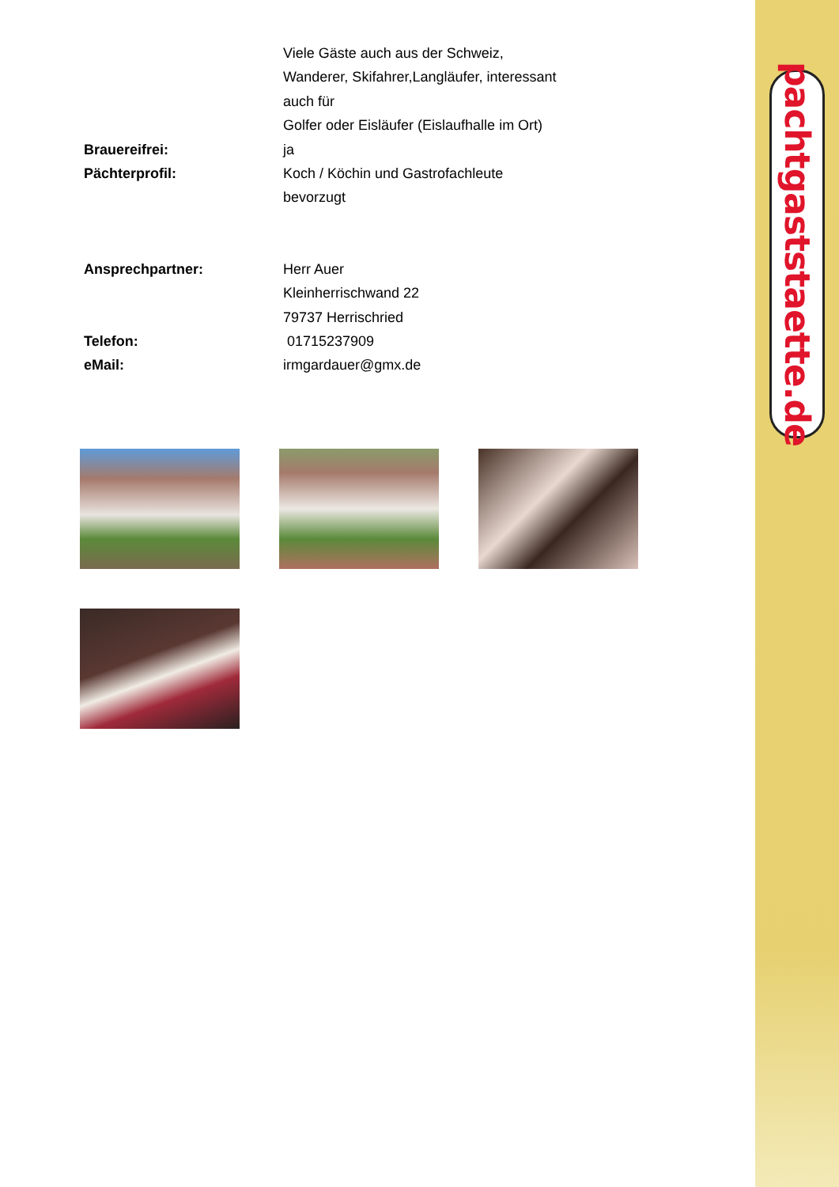pachtgaststaette.de
Viele Gäste auch aus der Schweiz,
Wanderer, Skifahrer,Langläufer, interessant
auch für
Golfer oder Eisläufer (Eislaufhalle im Ort)
Brauereifrei: ja
Pächterprofil: Koch / Köchin und Gastrofachleute
bevorzugt
Ansprechpartner: Herr Auer
Kleinherrischwand 22
79737 Herrischried
Telefon: 01715237909
eMail: irmgardauer@gmx.de